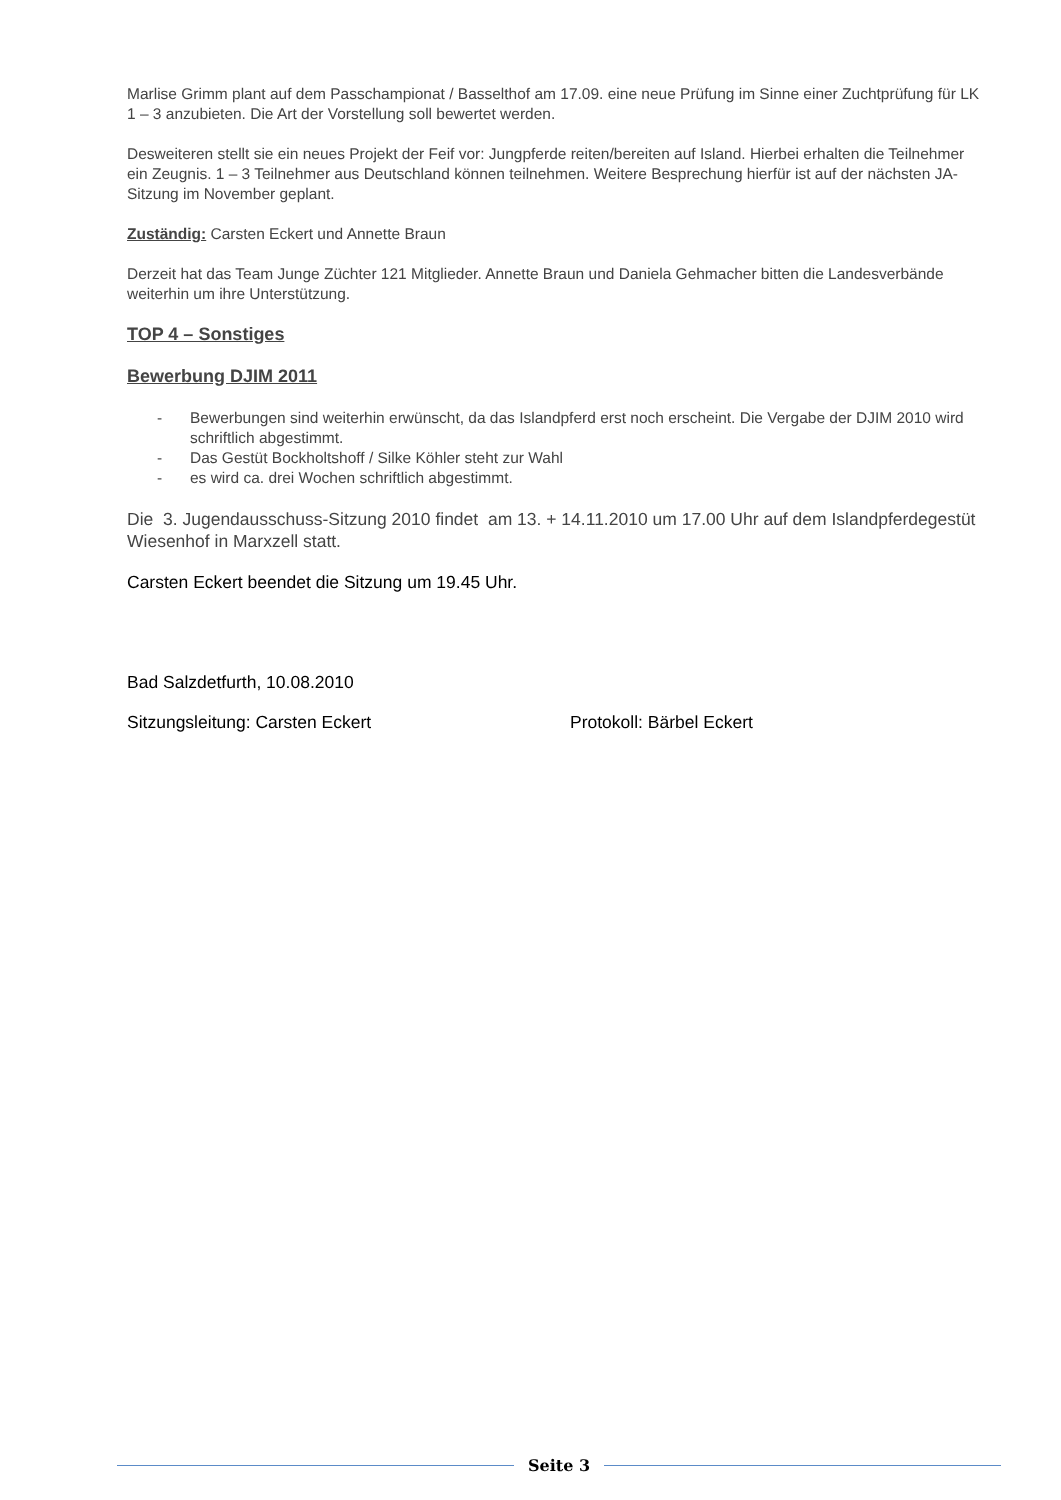Marlise Grimm plant auf dem Passchampionat / Basselthof am 17.09. eine neue Prüfung im Sinne einer Zuchtprüfung für LK 1 – 3 anzubieten. Die Art der Vorstellung soll bewertet werden.
Desweiteren stellt sie ein neues Projekt der Feif vor: Jungpferde reiten/bereiten auf Island. Hierbei erhalten die Teilnehmer ein Zeugnis. 1 – 3 Teilnehmer aus Deutschland können teilnehmen. Weitere Besprechung hierfür ist auf der nächsten JA-Sitzung im November geplant.
Zuständig: Carsten Eckert und Annette Braun
Derzeit hat das Team Junge Züchter 121 Mitglieder. Annette Braun und Daniela Gehmacher bitten die Landesverbände weiterhin um ihre Unterstützung.
TOP 4 – Sonstiges
Bewerbung DJIM 2011
- Bewerbungen sind weiterhin erwünscht, da das Islandpferd erst noch erscheint. Die Vergabe der DJIM 2010 wird schriftlich abgestimmt.
- Das Gestüt Bockholtshoff / Silke Köhler steht zur Wahl
- es wird ca. drei Wochen schriftlich abgestimmt.
Die 3. Jugendausschuss-Sitzung 2010 findet am 13. + 14.11.2010 um 17.00 Uhr auf dem Islandpferdegestüt Wiesenhof in Marxzell statt.
Carsten Eckert beendet die Sitzung um 19.45 Uhr.
Bad Salzdetfurth, 10.08.2010
Sitzungsleitung: Carsten Eckert Protokoll: Bärbel Eckert
Seite 3